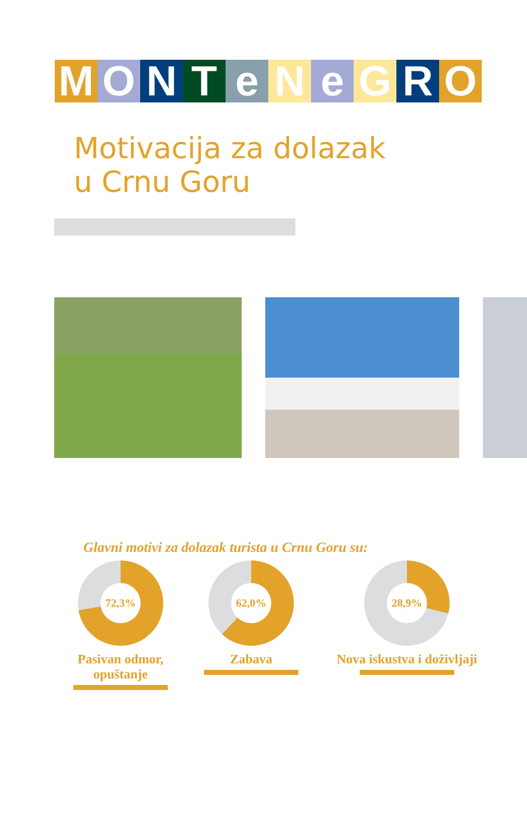M O N T e N e G R O
Motivacija za dolazak
u Crnu Goru
Glavni motivi za dolazak turista u Crnu Goru su:
72,3%
Pasivan odmor, opuštanje
62,0%
Zabava
28,9%
Nova iskustva i doživljaji